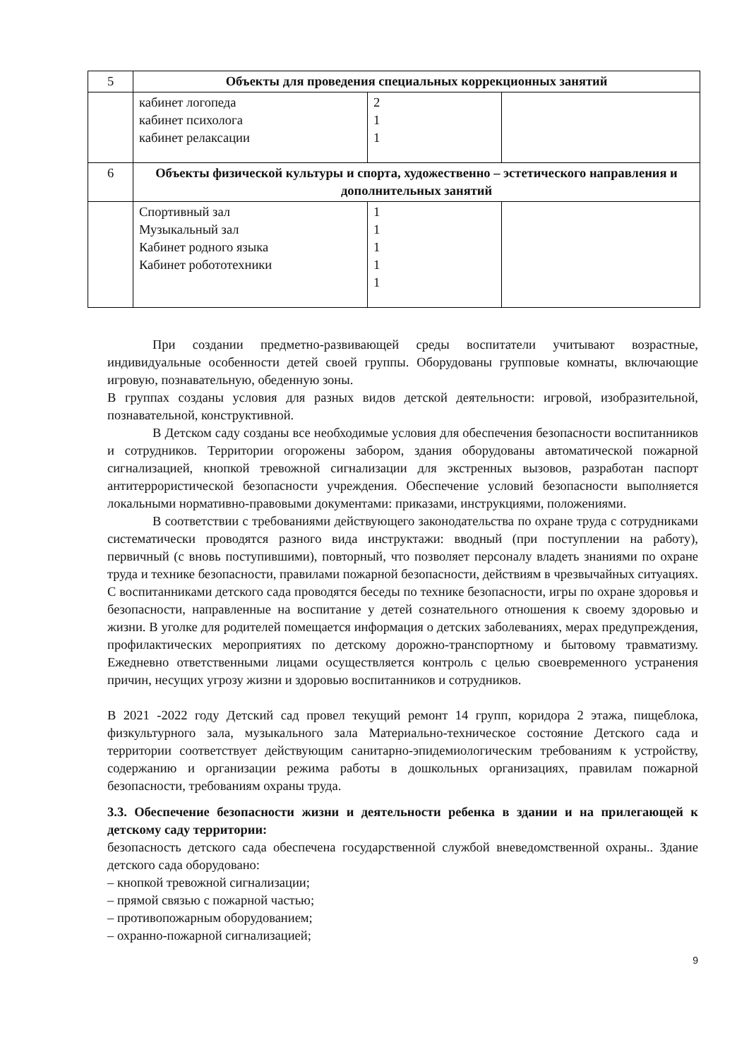| 5 | Объекты для проведения специальных коррекционных занятий | | |
| | кабинет логопеда кабинет психолога кабинет релаксации | 2 1 1 | |
| 6 | Объекты физической культуры и спорта, художественно – эстетического направления и дополнительных занятий | | |
| | Спортивный зал Музыкальный зал Кабинет родного языка Кабинет робототехники | 1 1 1 1 1 | |
При создании предметно-развивающей среды воспитатели учитывают возрастные, индивидуальные особенности детей своей группы. Оборудованы групповые комнаты, включающие игровую, познавательную, обеденную зоны.
В группах созданы условия для разных видов детской деятельности: игровой, изобразительной, познавательной, конструктивной.
В Детском саду созданы все необходимые условия для обеспечения безопасности воспитанников и сотрудников. Территории огорожены забором, здания оборудованы автоматической пожарной сигнализацией, кнопкой тревожной сигнализации для экстренных вызовов, разработан паспорт антитеррористической безопасности учреждения. Обеспечение условий безопасности выполняется локальными нормативно-правовыми документами: приказами, инструкциями, положениями.
В соответствии с требованиями действующего законодательства по охране труда с сотрудниками систематически проводятся разного вида инструктажи: вводный (при поступлении на работу), первичный (с вновь поступившими), повторный, что позволяет персоналу владеть знаниями по охране труда и технике безопасности, правилами пожарной безопасности, действиям в чрезвычайных ситуациях.
С воспитанниками детского сада проводятся беседы по технике безопасности, игры по охране здоровья и безопасности, направленные на воспитание у детей сознательного отношения к своему здоровью и жизни. В уголке для родителей помещается информация о детских заболеваниях, мерах предупреждения, профилактических мероприятиях по детскому дорожно-транспортному и бытовому травматизму. Ежедневно ответственными лицами осуществляется контроль с целью своевременного устранения причин, несущих угрозу жизни и здоровью воспитанников и сотрудников.
В 2021 -2022 году Детский сад провел текущий ремонт 14 групп, коридора 2 этажа, пищеблока, физкультурного зала, музыкального зала Материально-техническое состояние Детского сада и территории соответствует действующим санитарно-эпидемиологическим требованиям к устройству, содержанию и организации режима работы в дошкольных организациях, правилам пожарной безопасности, требованиям охраны труда.
3.3. Обеспечение безопасности жизни и деятельности ребенка в здании и на прилегающей к детскому саду территории:
безопасность детского сада обеспечена государственной службой вневедомственной охраны.. Здание детского сада оборудовано:
– кнопкой тревожной сигнализации;
– прямой связью с пожарной частью;
– противопожарным оборудованием;
– охранно-пожарной сигнализацией;
9